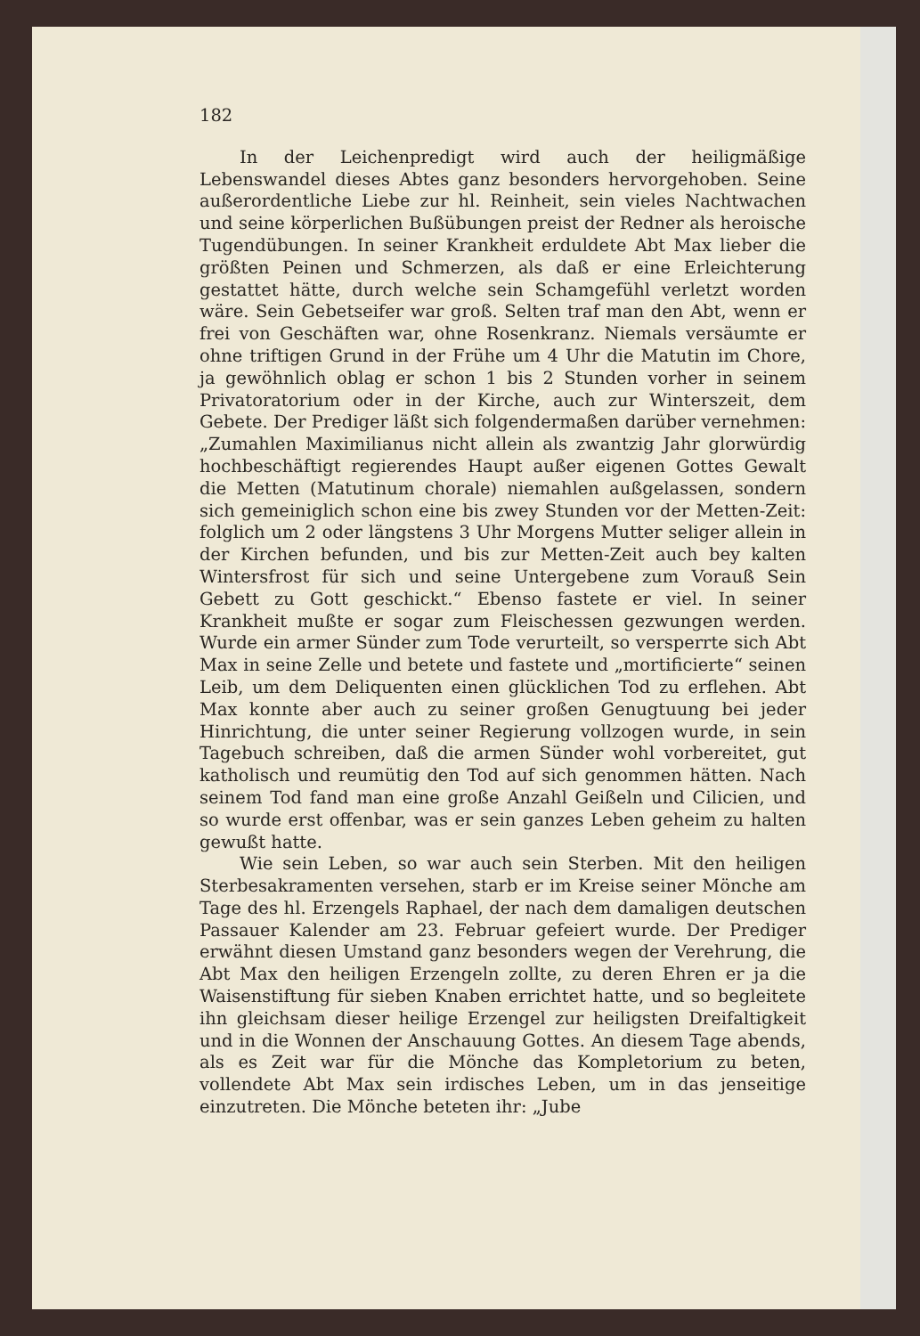182
In der Leichenpredigt wird auch der heiligmäßige Lebenswandel dieses Abtes ganz besonders hervorgehoben. Seine außerordentliche Liebe zur hl. Reinheit, sein vieles Nachtwachen und seine körperlichen Bußübungen preist der Redner als heroische Tugendübungen. In seiner Krankheit erduldete Abt Max lieber die größten Peinen und Schmerzen, als daß er eine Erleichterung gestattet hätte, durch welche sein Schamgefühl verletzt worden wäre. Sein Gebetseifer war groß. Selten traf man den Abt, wenn er frei von Geschäften war, ohne Rosenkranz. Niemals versäumte er ohne triftigen Grund in der Frühe um 4 Uhr die Matutin im Chore, ja gewöhnlich oblag er schon 1 bis 2 Stunden vorher in seinem Privatoratorium oder in der Kirche, auch zur Winterszeit, dem Gebete. Der Prediger läßt sich folgendermaßen darüber vernehmen: „Zumahlen Maximilianus nicht allein als zwantzig Jahr glorwürdig hochbeschäftigt regierendes Haupt außer eigenen Gottes Gewalt die Metten (Matutinum chorale) niemahlen außgelassen, sondern sich gemeiniglich schon eine bis zwey Stunden vor der Metten-Zeit: folglich um 2 oder längstens 3 Uhr Morgens Mutter seliger allein in der Kirchen befunden, und bis zur Metten-Zeit auch bey kalten Wintersfrost für sich und seine Untergebene zum Vorauß Sein Gebett zu Gott geschickt.“ Ebenso fastete er viel. In seiner Krankheit mußte er sogar zum Fleischessen gezwungen werden. Wurde ein armer Sünder zum Tode verurteilt, so versperrte sich Abt Max in seine Zelle und betete und fastete und „mortificierte“ seinen Leib, um dem Deliquenten einen glücklichen Tod zu erflehen. Abt Max konnte aber auch zu seiner großen Genugtuung bei jeder Hinrichtung, die unter seiner Regierung vollzogen wurde, in sein Tagebuch schreiben, daß die armen Sünder wohl vorbereitet, gut katholisch und reumütig den Tod auf sich genommen hätten. Nach seinem Tod fand man eine große Anzahl Geißeln und Cilicien, und so wurde erst offenbar, was er sein ganzes Leben geheim zu halten gewußt hatte.
Wie sein Leben, so war auch sein Sterben. Mit den heiligen Sterbesakramenten versehen, starb er im Kreise seiner Mönche am Tage des hl. Erzengels Raphael, der nach dem damaligen deutschen Passauer Kalender am 23. Februar gefeiert wurde. Der Prediger erwähnt diesen Umstand ganz besonders wegen der Verehrung, die Abt Max den heiligen Erzengeln zollte, zu deren Ehren er ja die Waisenstiftung für sieben Knaben errichtet hatte, und so begleitete ihn gleichsam dieser heilige Erzengel zur heiligsten Dreifaltigkeit und in die Wonnen der Anschauung Gottes. An diesem Tage abends, als es Zeit war für die Mönche das Kompletorium zu beten, vollendete Abt Max sein irdisches Leben, um in das jenseitige einzutreten. Die Mönche beteten ihr: „Jube